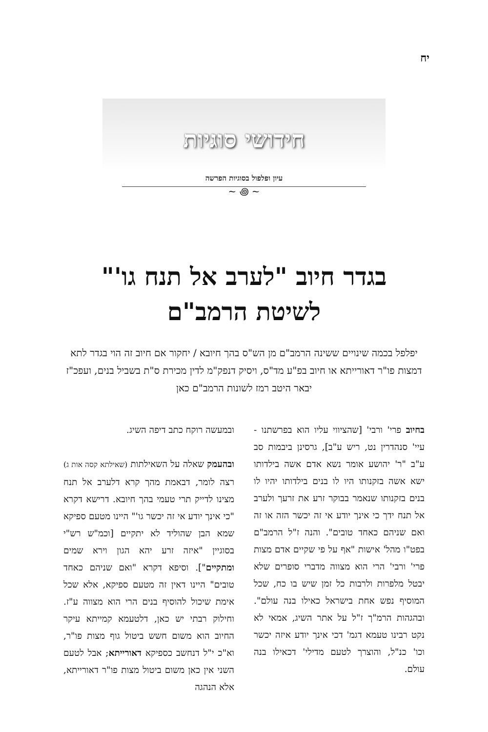יח
חידושי סוגיות
עיון ופלפול בסוגיות הפרשה
~ ꩜ ~
בגדר חיוב "לערב אל תנח גו'"
לשיטת הרמב"ם
יפלפל בכמה שינויים ששינה הרמב"ם מן הש"ס בהך חיובא / יחקור אם חיוב זה הוי בגדר לתא דמצות פו"ר דאורייתא או חיוב בפ"ע מד"ס, ויסיק דנפק"מ לדין מכירת ס"ת בשביל בנים, ועפכ"ז יבאר היטב רמז לשונות הרמב"ם כאן
בחיוב פרי' ורבי' [שהציווי עליו הוא בפרשתנו - עיי' סנהדרין נט, ריש ע"ב], גרסינן ביבמות סב ע"ב "ר' יהושע אומר נשא אדם אשה בילדותו ישא אשה בזקנותו היו לו בנים בילדותו יהיו לו בנים בזקנותו שנאמר בבוקר זרע את זרעך ולערב אל תנח ידך כי אינך יודע אי זה יכשר הזה או זה ואם שניהם כאחד טובים". והנה ז"ל הרמב"ם בפט"ו מהל' אישות "אף על פי שקיים אדם מצות פרי' ורבי' הרי הוא מצווה מדברי סופרים שלא יבטל מלפרות ולרבות כל זמן שיש בו כח, שכל המוסיף נפש אחת בישראל כאילו בנה עולם". ובהגהות הרמ"ך ז"ל על אתר השיג, אמאי לא נקט רבינו טעמא דגמ' דכי אינך יודע איזה יכשר וכו' כנ"ל, והוצרך לטעם מדילי' דכאילו בנה עולם.
ובמעשה רוקח כתב דיפה השיג.
ובהעמק שאלה על השאילתות (שאילתא קסה אות ג) רצה לומר, דבאמת מהך קרא דלערב אל תנח מצינו לדייק תרי טעמי בהך חיובא. דרישא דקרא "כי אינך יודע אי זה יכשר גו'" היינו מטעם ספיקא שמא הבן שהוליד לא יתקיים [וכמ"ש רש"י בסוגיין "איזה זרע יהא הגון וירא שמים ומתקיים"]. וסיפא דקרא "ואם שניהם כאחד טובים" היינו דאין זה מטעם ספיקא, אלא שכל אימת שיכול להוסיף בנים הרי הוא מצווה ע"ז. וחילוק רבתי יש כאן, דלטעמא קמייתא עיקר החיוב הוא משום חשש ביטול גוף מצות פו"ר, וא"כ י"ל דנחשב כספיקא דאורייתא; אבל לטעם השני אין כאן משום ביטול מצות פו"ר דאורייתא, אלא הנהגה